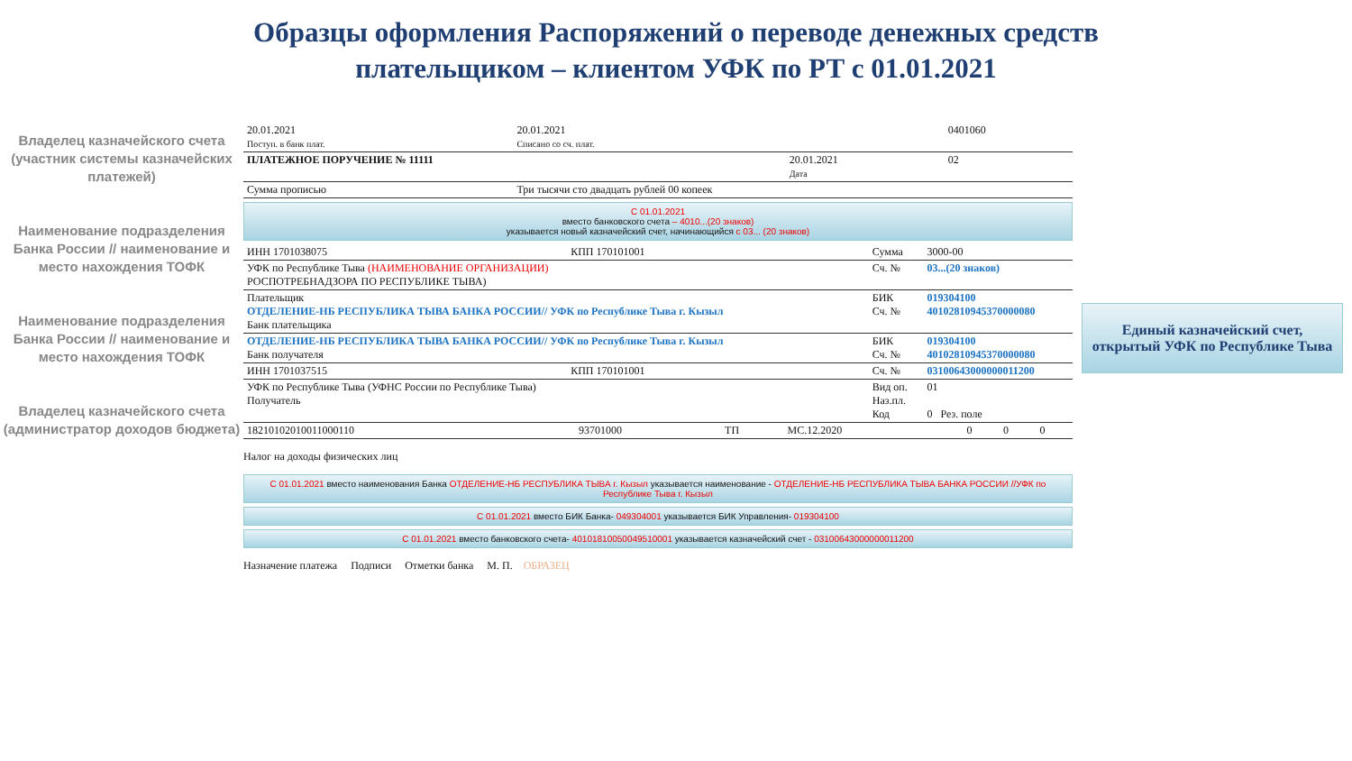Образцы оформления Распоряжений о переводе денежных средств
плательщиком – клиентом УФК по РТ с 01.01.2021
Владелец казначейского счета (участник системы казначейских платежей)
Наименование подразделения Банка России // наименование и место нахождения ТОФК
Наименование подразделения Банка России // наименование и место нахождения ТОФК
Владелец казначейского счета (администратор доходов бюджета)
| 20.01.2021 Поступ. в банк плат. | 20.01.2021 Списано со сч. плат. | | 0401060 |
| ПЛАТЕЖНОЕ ПОРУЧЕНИЕ № 11111 | | 20.01.2021 Дата | 02 |
| Сумма прописью | Три тысячи сто двадцать рублей 00 копеек | | |
С 01.01.2021
вместо банковского счета – 4010...(20 знаков)
указывается новый казначейский счет, начинающийся с 03... (20 знаков)
| ИНН 1701038075 | КПП 170101001 | Сумма | 3000-00 |
| УФК по Республике Тыва (НАИМЕНОВАНИЕ ОРГАНИЗАЦИИ) РОСПОТРЕБНАДЗОРА ПО РЕСПУБЛИКЕ ТЫВА) | | Сч. № | 03...(20 знаков) |
| Плательщик ОТДЕЛЕНИЕ-НБ РЕСПУБЛИКА ТЫВА БАНКА РОССИИ// УФК по Республике Тыва г. Кызыл Банк плательщика | | БИК Сч. № | 019304100 40102810945370000080 |
| ОТДЕЛЕНИЕ-НБ РЕСПУБЛИКА ТЫВА БАНКА РОССИИ// УФК по Республике Тыва г. Кызыл Банк получателя | | БИК Сч. № | 019304100 40102810945370000080 |
| ИНН 1701037515 | КПП 170101001 | Сч. № | 03100643000000011200 |
| УФК по Республике Тыва (УФНС России по Республике Тыва) Получатель | | Вид оп. Наз.пл. Код | 01 0 Рез. поле |
| 18210102010011000110 | 93701000 | ТП | МС.12.2020 | 0 | 0 | 0 |
Налог на доходы физических лиц
С 01.01.2021 вместо наименования Банка ОТДЕЛЕНИЕ-НБ РЕСПУБЛИКА ТЫВА г. Кызыл указывается наименование - ОТДЕЛЕНИЕ-НБ РЕСПУБЛИКА ТЫВА БАНКА РОССИИ //УФК по Республике Тыва г. Кызыл
С 01.01.2021 вместо БИК Банка- 049304001 указывается БИК Управления- 019304100
С 01.01.2021 вместо банковского счета- 40101810050049510001 указывается казначейский счет - 03100643000000011200
Назначение платежа Подписи Отметки банка М. П. ОБРАЗЕЦ
Единый казначейский счет, открытый УФК по Республике Тыва